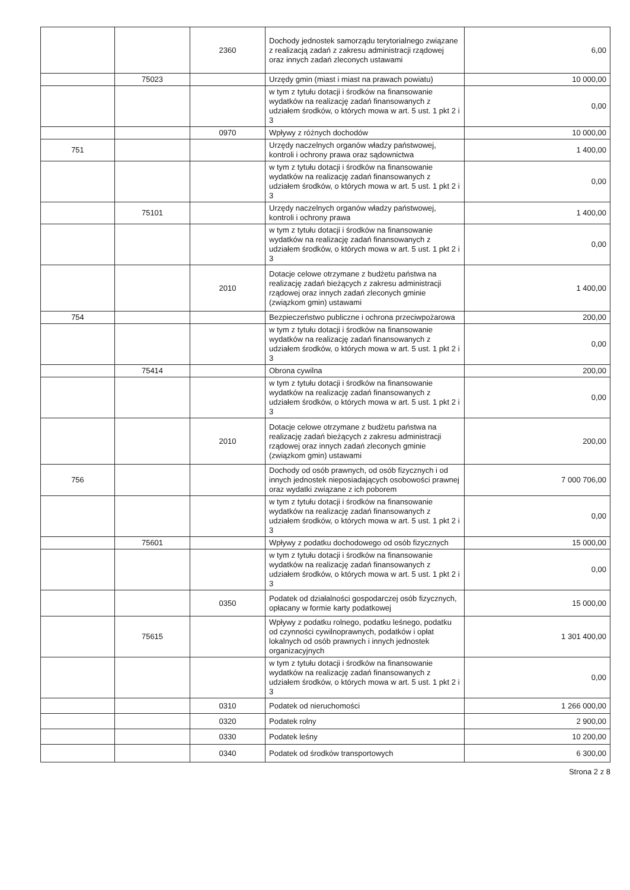| | | 2360 | Dochody jednostek samorządu terytorialnego związane z realizacją zadań z zakresu administracji rządowej oraz innych zadań zleconych ustawami | 6,00 |
| | 75023 | | Urzędy gmin (miast i miast na prawach powiatu) | 10 000,00 |
| | | | w tym z tytułu dotacji i środków na finansowanie wydatków na realizację zadań finansowanych z udziałem środków, o których mowa w art. 5 ust. 1 pkt 2 i 3 | 0,00 |
| | | 0970 | Wpływy z różnych dochodów | 10 000,00 |
| 751 | | | Urzędy naczelnych organów władzy państwowej, kontroli i ochrony prawa oraz sądownictwa | 1 400,00 |
| | | | w tym z tytułu dotacji i środków na finansowanie wydatków na realizację zadań finansowanych z udziałem środków, o których mowa w art. 5 ust. 1 pkt 2 i 3 | 0,00 |
| | 75101 | | Urzędy naczelnych organów władzy państwowej, kontroli i ochrony prawa | 1 400,00 |
| | | | w tym z tytułu dotacji i środków na finansowanie wydatków na realizację zadań finansowanych z udziałem środków, o których mowa w art. 5 ust. 1 pkt 2 i 3 | 0,00 |
| | | 2010 | Dotacje celowe otrzymane z budżetu państwa na realizację zadań bieżących z zakresu administracji rządowej oraz innych zadań zleconych gminie (związkom gmin) ustawami | 1 400,00 |
| 754 | | | Bezpieczeństwo publiczne i ochrona przeciwpożarowa | 200,00 |
| | | | w tym z tytułu dotacji i środków na finansowanie wydatków na realizację zadań finansowanych z udziałem środków, o których mowa w art. 5 ust. 1 pkt 2 i 3 | 0,00 |
| | 75414 | | Obrona cywilna | 200,00 |
| | | | w tym z tytułu dotacji i środków na finansowanie wydatków na realizację zadań finansowanych z udziałem środków, o których mowa w art. 5 ust. 1 pkt 2 i 3 | 0,00 |
| | | 2010 | Dotacje celowe otrzymane z budżetu państwa na realizację zadań bieżących z zakresu administracji rządowej oraz innych zadań zleconych gminie (związkom gmin) ustawami | 200,00 |
| 756 | | | Dochody od osób prawnych, od osób fizycznych i od innych jednostek nieposiadających osobowości prawnej oraz wydatki związane z ich poborem | 7 000 706,00 |
| | | | w tym z tytułu dotacji i środków na finansowanie wydatków na realizację zadań finansowanych z udziałem środków, o których mowa w art. 5 ust. 1 pkt 2 i 3 | 0,00 |
| | 75601 | | Wpływy z podatku dochodowego od osób fizycznych | 15 000,00 |
| | | | w tym z tytułu dotacji i środków na finansowanie wydatków na realizację zadań finansowanych z udziałem środków, o których mowa w art. 5 ust. 1 pkt 2 i 3 | 0,00 |
| | | 0350 | Podatek od działalności gospodarczej osób fizycznych, opłacany w formie karty podatkowej | 15 000,00 |
| | 75615 | | Wpływy z podatku rolnego, podatku leśnego, podatku od czynności cywilnoprawnych, podatków i opłat lokalnych od osób prawnych i innych jednostek organizacyjnych | 1 301 400,00 |
| | | | w tym z tytułu dotacji i środków na finansowanie wydatków na realizację zadań finansowanych z udziałem środków, o których mowa w art. 5 ust. 1 pkt 2 i 3 | 0,00 |
| | | 0310 | Podatek od nieruchomości | 1 266 000,00 |
| | | 0320 | Podatek rolny | 2 900,00 |
| | | 0330 | Podatek leśny | 10 200,00 |
| | | 0340 | Podatek od środków transportowych | 6 300,00 |
Strona 2 z 8